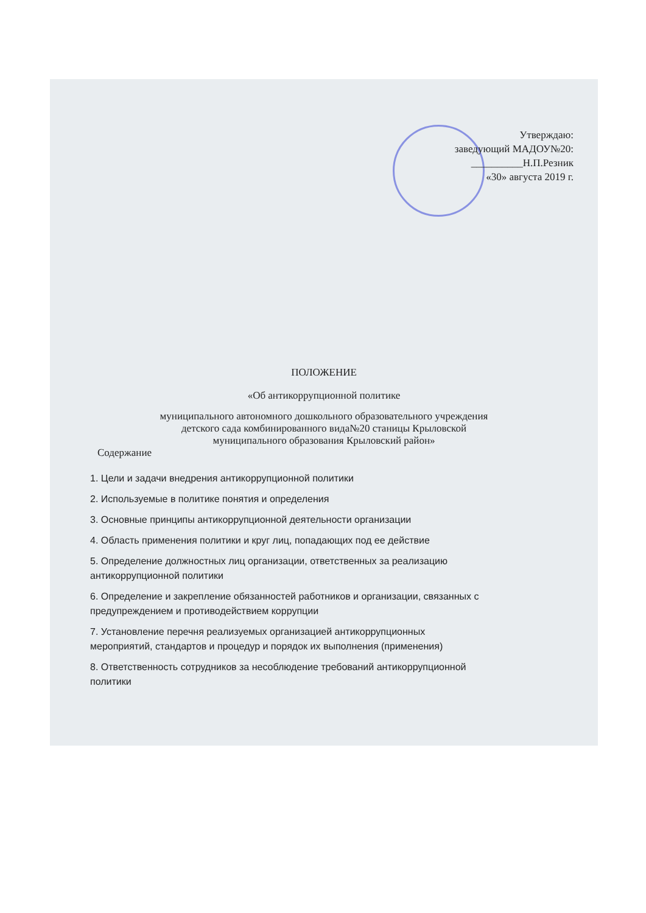Утверждаю:
заведующий МАДОУ№20:
__________Н.П.Резник
«30» августа 2019 г.
ПОЛОЖЕНИЕ
«Об антикоррупционной политике
муниципального автономного дошкольного образовательного учреждения
детского сада комбинированного вида№20 станицы Крыловской
муниципального образования Крыловский район»
Содержание
1. Цели и задачи внедрения антикоррупционной политики
2. Используемые в политике понятия и определения
3. Основные принципы антикоррупционной деятельности организации
4. Область применения политики и круг лиц, попадающих под ее действие
5. Определение должностных лиц организации, ответственных за реализацию антикоррупционной политики
6. Определение и закрепление обязанностей работников и организации, связанных с предупреждением и противодействием коррупции
7. Установление перечня реализуемых организацией антикоррупционных мероприятий, стандартов и процедур и порядок их выполнения (применения)
8. Ответственность сотрудников за несоблюдение требований антикоррупционной политики